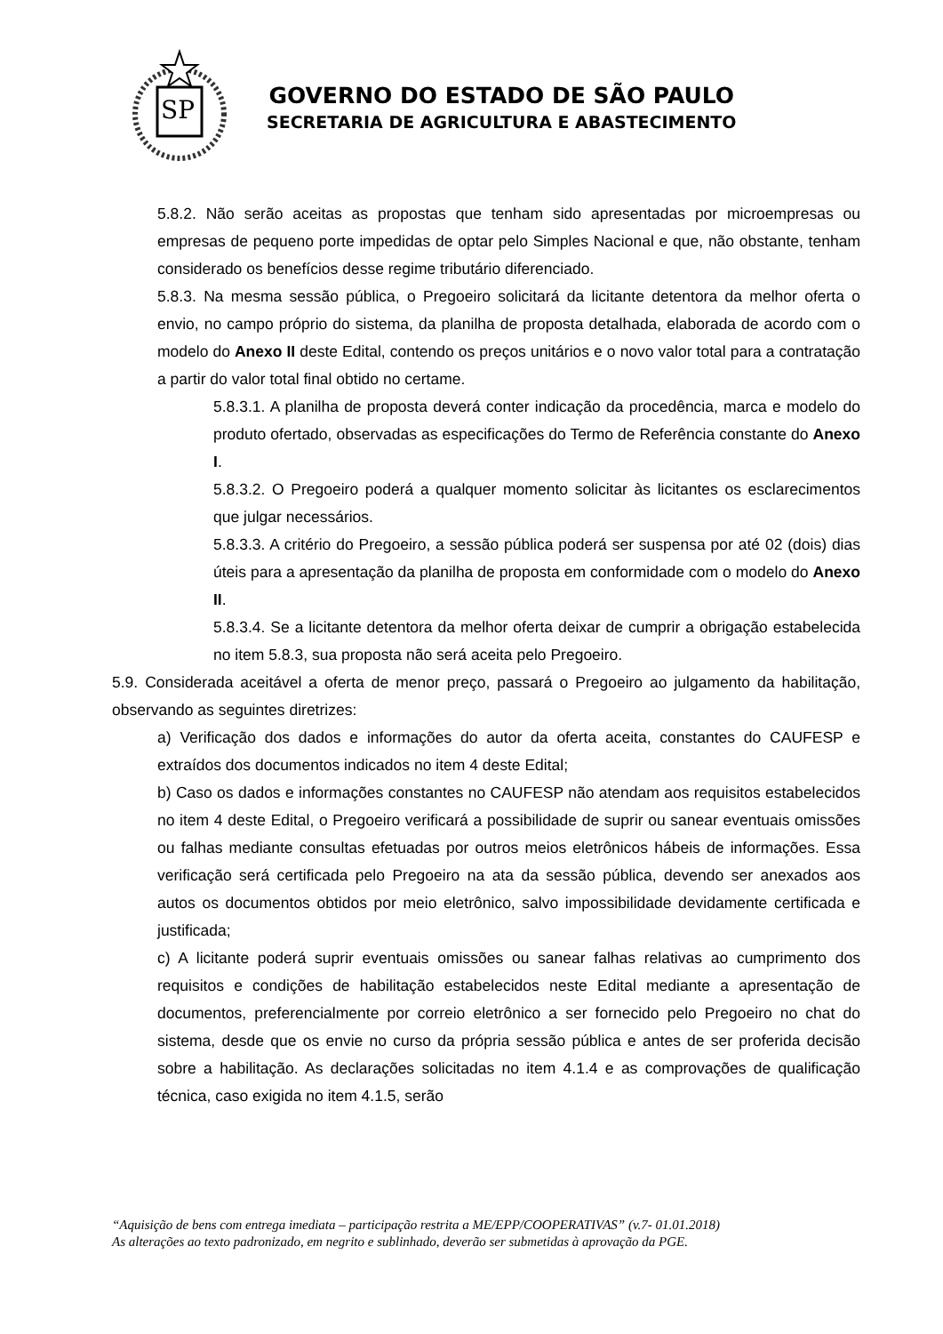SP
GOVERNO DO ESTADO DE SÃO PAULO
SECRETARIA DE AGRICULTURA E ABASTECIMENTO
5.8.2. Não serão aceitas as propostas que tenham sido apresentadas por microempresas ou empresas de pequeno porte impedidas de optar pelo Simples Nacional e que, não obstante, tenham considerado os benefícios desse regime tributário diferenciado.
5.8.3. Na mesma sessão pública, o Pregoeiro solicitará da licitante detentora da melhor oferta o envio, no campo próprio do sistema, da planilha de proposta detalhada, elaborada de acordo com o modelo do Anexo II deste Edital, contendo os preços unitários e o novo valor total para a contratação a partir do valor total final obtido no certame.
5.8.3.1. A planilha de proposta deverá conter indicação da procedência, marca e modelo do produto ofertado, observadas as especificações do Termo de Referência constante do Anexo I.
5.8.3.2. O Pregoeiro poderá a qualquer momento solicitar às licitantes os esclarecimentos que julgar necessários.
5.8.3.3. A critério do Pregoeiro, a sessão pública poderá ser suspensa por até 02 (dois) dias úteis para a apresentação da planilha de proposta em conformidade com o modelo do Anexo II.
5.8.3.4. Se a licitante detentora da melhor oferta deixar de cumprir a obrigação estabelecida no item 5.8.3, sua proposta não será aceita pelo Pregoeiro.
5.9. Considerada aceitável a oferta de menor preço, passará o Pregoeiro ao julgamento da habilitação, observando as seguintes diretrizes:
a) Verificação dos dados e informações do autor da oferta aceita, constantes do CAUFESP e extraídos dos documentos indicados no item 4 deste Edital;
b) Caso os dados e informações constantes no CAUFESP não atendam aos requisitos estabelecidos no item 4 deste Edital, o Pregoeiro verificará a possibilidade de suprir ou sanear eventuais omissões ou falhas mediante consultas efetuadas por outros meios eletrônicos hábeis de informações. Essa verificação será certificada pelo Pregoeiro na ata da sessão pública, devendo ser anexados aos autos os documentos obtidos por meio eletrônico, salvo impossibilidade devidamente certificada e justificada;
c) A licitante poderá suprir eventuais omissões ou sanear falhas relativas ao cumprimento dos requisitos e condições de habilitação estabelecidos neste Edital mediante a apresentação de documentos, preferencialmente por correio eletrônico a ser fornecido pelo Pregoeiro no chat do sistema, desde que os envie no curso da própria sessão pública e antes de ser proferida decisão sobre a habilitação. As declarações solicitadas no item 4.1.4 e as comprovações de qualificação técnica, caso exigida no item 4.1.5, serão
“Aquisição de bens com entrega imediata – participação restrita a ME/EPP/COOPERATIVAS” (v.7- 01.01.2018)
As alterações ao texto padronizado, em negrito e sublinhado, deverão ser submetidas à aprovação da PGE.